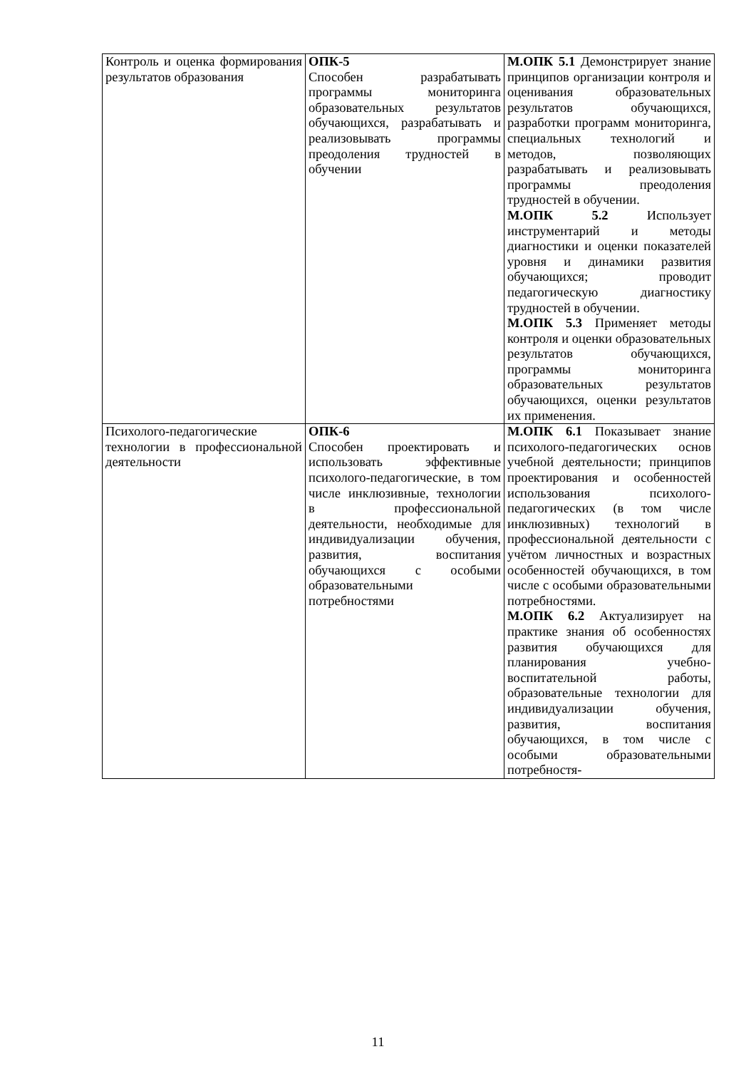| Контроль и оценка формирования результатов образования | ОПК-5 Способен разрабатывать программы мониторинга образовательных результатов обучающихся, разрабатывать и реализовывать программы преодоления трудностей в обучении | М.ОПК 5.1 Демонстрирует знание принципов организации контроля и оценивания образовательных результатов обучающихся, разработки программ мониторинга, специальных технологий и методов, позволяющих разрабатывать и реализовывать программы преодоления трудностей в обучении. М.ОПК 5.2 Использует инструментарий и методы диагностики и оценки показателей уровня и динамики развития обучающихся; проводит педагогическую диагностику трудностей в обучении. М.ОПК 5.3 Применяет методы контроля и оценки образовательных результатов обучающихся, программы мониторинга образовательных результатов обучающихся, оценки результатов их применения. |
| Психолого-педагогические технологии в профессиональной деятельности | ОПК-6 Способен проектировать и использовать эффективные психолого-педагогические, в том числе инклюзивные, технологии в профессиональной деятельности, необходимые для индивидуализации обучения, развития, воспитания обучающихся с особыми образовательными потребностями | М.ОПК 6.1 Показывает знание психолого-педагогических основ учебной деятельности; принципов проектирования и особенностей использования психолого-педагогических (в том числе инклюзивных) технологий в профессиональной деятельности с учётом личностных и возрастных особенностей обучающихся, в том числе с особыми образовательными потребностями. М.ОПК 6.2 Актуализирует на практике знания об особенностях развития обучающихся для планирования учебно-воспитательной работы, образовательные технологии для индивидуализации обучения, развития, воспитания обучающихся, в том числе с особыми образовательными потребностя- |
11